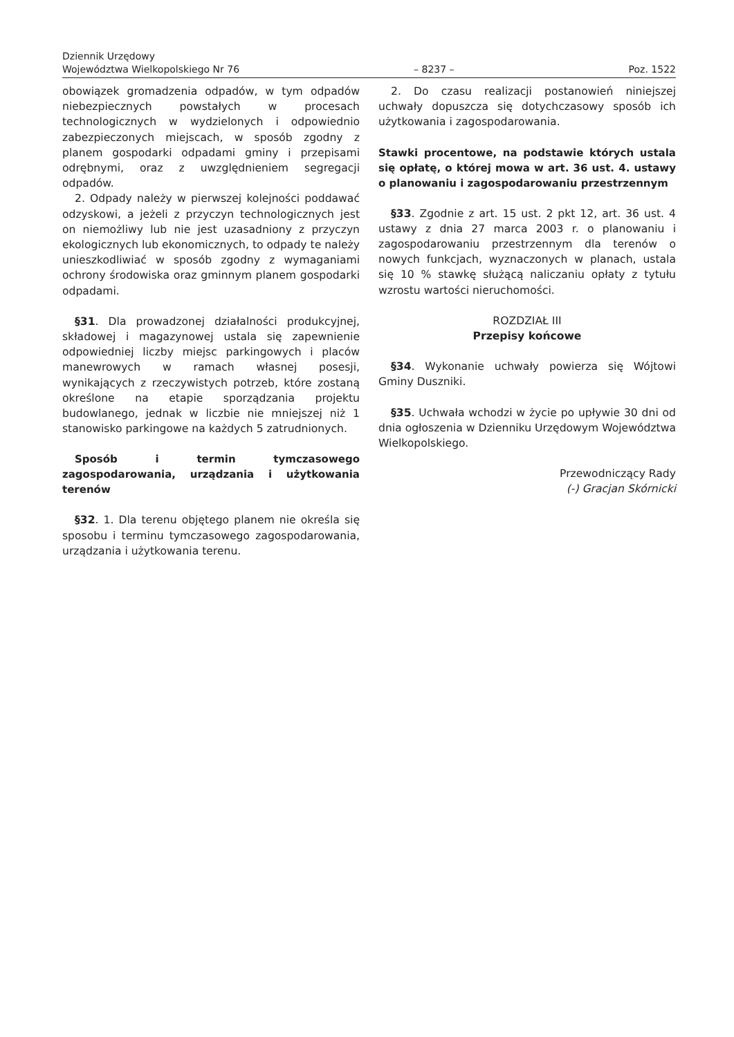Dziennik Urzędowy
Województwa Wielkopolskiego Nr 76
– 8237 –
Poz. 1522
obowiązek gromadzenia odpadów, w tym odpadów niebezpiecznych powstałych w procesach technologicznych w wydzielonych i odpowiednio zabezpieczonych miejscach, w sposób zgodny z planem gospodarki odpadami gminy i przepisami odrębnymi, oraz z uwzględnieniem segregacji odpadów.
2. Odpady należy w pierwszej kolejności poddawać odzyskowi, a jeżeli z przyczyn technologicznych jest on niemożliwy lub nie jest uzasadniony z przyczyn ekologicznych lub ekonomicznych, to odpady te należy unieszkodliwiać w sposób zgodny z wymaganiami ochrony środowiska oraz gminnym planem gospodarki odpadami.
§31. Dla prowadzonej działalności produkcyjnej, składowej i magazynowej ustala się zapewnienie odpowiedniej liczby miejsc parkingowych i placów manewrowych w ramach własnej posesji, wynikających z rzeczywistych potrzeb, które zostaną określone na etapie sporządzania projektu budowlanego, jednak w liczbie nie mniejszej niż 1 stanowisko parkingowe na każdych 5 zatrudnionych.
Sposób i termin tymczasowego zagospodarowania, urządzania i użytkowania terenów
§32. 1. Dla terenu objętego planem nie określa się sposobu i terminu tymczasowego zagospodarowania, urządzania i użytkowania terenu.
2. Do czasu realizacji postanowień niniejszej uchwały dopuszcza się dotychczasowy sposób ich użytkowania i zagospodarowania.
Stawki procentowe, na podstawie których ustala się opłatę, o której mowa w art. 36 ust. 4. ustawy o planowaniu i zagospodarowaniu przestrzennym
§33. Zgodnie z art. 15 ust. 2 pkt 12, art. 36 ust. 4 ustawy z dnia 27 marca 2003 r. o planowaniu i zagospodarowaniu przestrzennym dla terenów o nowych funkcjach, wyznaczonych w planach, ustala się 10 % stawkę służącą naliczaniu opłaty z tytułu wzrostu wartości nieruchomości.
ROZDZIAŁ III
Przepisy końcowe
§34. Wykonanie uchwały powierza się Wójtowi Gminy Duszniki.
§35. Uchwała wchodzi w życie po upływie 30 dni od dnia ogłoszenia w Dzienniku Urzędowym Województwa Wielkopolskiego.
Przewodniczący Rady
(-) Gracjan Skórnicki